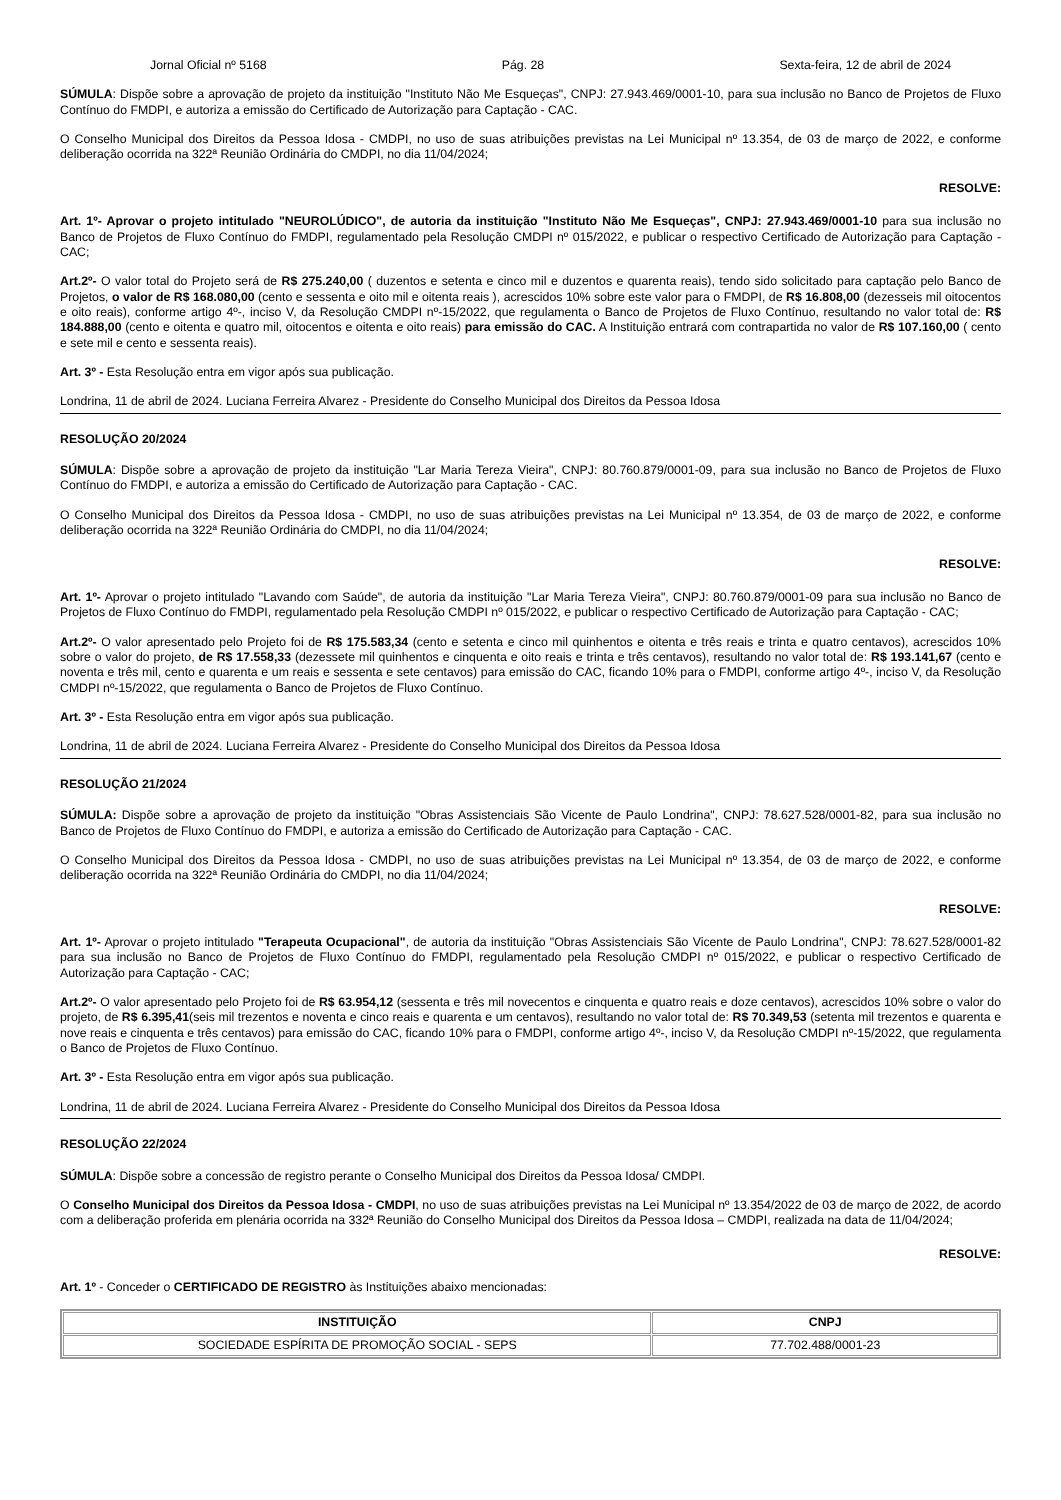Jornal Oficial nº 5168 Pág. 28 Sexta-feira, 12 de abril de 2024
SÚMULA: Dispõe sobre a aprovação de projeto da instituição "Instituto Não Me Esqueças", CNPJ: 27.943.469/0001-10, para sua inclusão no Banco de Projetos de Fluxo Contínuo do FMDPI, e autoriza a emissão do Certificado de Autorização para Captação - CAC.
O Conselho Municipal dos Direitos da Pessoa Idosa - CMDPI, no uso de suas atribuições previstas na Lei Municipal nº 13.354, de 03 de março de 2022, e conforme deliberação ocorrida na 322ª Reunião Ordinária do CMDPI, no dia 11/04/2024;
RESOLVE:
Art. 1º- Aprovar o projeto intitulado "NEUROLÚDICO", de autoria da instituição "Instituto Não Me Esqueças", CNPJ: 27.943.469/0001-10 para sua inclusão no Banco de Projetos de Fluxo Contínuo do FMDPI, regulamentado pela Resolução CMDPI nº 015/2022, e publicar o respectivo Certificado de Autorização para Captação - CAC;
Art.2º- O valor total do Projeto será de R$ 275.240,00 ( duzentos e setenta e cinco mil e duzentos e quarenta reais), tendo sido solicitado para captação pelo Banco de Projetos, o valor de R$ 168.080,00 (cento e sessenta e oito mil e oitenta reais ), acrescidos 10% sobre este valor para o FMDPI, de R$ 16.808,00 (dezesseis mil oitocentos e oito reais), conforme artigo 4º-, inciso V, da Resolução CMDPI nº-15/2022, que regulamenta o Banco de Projetos de Fluxo Contínuo, resultando no valor total de: R$ 184.888,00 (cento e oitenta e quatro mil, oitocentos e oitenta e oito reais) para emissão do CAC. A Instituição entrará com contrapartida no valor de R$ 107.160,00 ( cento e sete mil e cento e sessenta reais).
Art. 3º - Esta Resolução entra em vigor após sua publicação.
Londrina, 11 de abril de 2024. Luciana Ferreira Alvarez - Presidente do Conselho Municipal dos Direitos da Pessoa Idosa
RESOLUÇÃO 20/2024
SÚMULA: Dispõe sobre a aprovação de projeto da instituição "Lar Maria Tereza Vieira", CNPJ: 80.760.879/0001-09, para sua inclusão no Banco de Projetos de Fluxo Contínuo do FMDPI, e autoriza a emissão do Certificado de Autorização para Captação - CAC.
O Conselho Municipal dos Direitos da Pessoa Idosa - CMDPI, no uso de suas atribuições previstas na Lei Municipal nº 13.354, de 03 de março de 2022, e conforme deliberação ocorrida na 322ª Reunião Ordinária do CMDPI, no dia 11/04/2024;
RESOLVE:
Art. 1º- Aprovar o projeto intitulado "Lavando com Saúde", de autoria da instituição "Lar Maria Tereza Vieira", CNPJ: 80.760.879/0001-09 para sua inclusão no Banco de Projetos de Fluxo Contínuo do FMDPI, regulamentado pela Resolução CMDPI nº 015/2022, e publicar o respectivo Certificado de Autorização para Captação - CAC;
Art.2º- O valor apresentado pelo Projeto foi de R$ 175.583,34 (cento e setenta e cinco mil quinhentos e oitenta e três reais e trinta e quatro centavos), acrescidos 10% sobre o valor do projeto, de R$ 17.558,33 (dezessete mil quinhentos e cinquenta e oito reais e trinta e três centavos), resultando no valor total de: R$ 193.141,67 (cento e noventa e três mil, cento e quarenta e um reais e sessenta e sete centavos) para emissão do CAC, ficando 10% para o FMDPI, conforme artigo 4º-, inciso V, da Resolução CMDPI nº-15/2022, que regulamenta o Banco de Projetos de Fluxo Contínuo.
Art. 3º - Esta Resolução entra em vigor após sua publicação.
Londrina, 11 de abril de 2024. Luciana Ferreira Alvarez - Presidente do Conselho Municipal dos Direitos da Pessoa Idosa
RESOLUÇÃO 21/2024
SÚMULA: Dispõe sobre a aprovação de projeto da instituição "Obras Assistenciais São Vicente de Paulo Londrina", CNPJ: 78.627.528/0001-82, para sua inclusão no Banco de Projetos de Fluxo Contínuo do FMDPI, e autoriza a emissão do Certificado de Autorização para Captação - CAC.
O Conselho Municipal dos Direitos da Pessoa Idosa - CMDPI, no uso de suas atribuições previstas na Lei Municipal nº 13.354, de 03 de março de 2022, e conforme deliberação ocorrida na 322ª Reunião Ordinária do CMDPI, no dia 11/04/2024;
RESOLVE:
Art. 1º- Aprovar o projeto intitulado "Terapeuta Ocupacional", de autoria da instituição "Obras Assistenciais São Vicente de Paulo Londrina", CNPJ: 78.627.528/0001-82 para sua inclusão no Banco de Projetos de Fluxo Contínuo do FMDPI, regulamentado pela Resolução CMDPI nº 015/2022, e publicar o respectivo Certificado de Autorização para Captação - CAC;
Art.2º- O valor apresentado pelo Projeto foi de R$ 63.954,12 (sessenta e três mil novecentos e cinquenta e quatro reais e doze centavos), acrescidos 10% sobre o valor do projeto, de R$ 6.395,41(seis mil trezentos e noventa e cinco reais e quarenta e um centavos), resultando no valor total de: R$ 70.349,53 (setenta mil trezentos e quarenta e nove reais e cinquenta e três centavos) para emissão do CAC, ficando 10% para o FMDPI, conforme artigo 4º-, inciso V, da Resolução CMDPI nº-15/2022, que regulamenta o Banco de Projetos de Fluxo Contínuo.
Art. 3º - Esta Resolução entra em vigor após sua publicação.
Londrina, 11 de abril de 2024. Luciana Ferreira Alvarez - Presidente do Conselho Municipal dos Direitos da Pessoa Idosa
RESOLUÇÃO 22/2024
SÚMULA: Dispõe sobre a concessão de registro perante o Conselho Municipal dos Direitos da Pessoa Idosa/ CMDPI.
O Conselho Municipal dos Direitos da Pessoa Idosa - CMDPI, no uso de suas atribuições previstas na Lei Municipal nº 13.354/2022 de 03 de março de 2022, de acordo com a deliberação proferida em plenária ocorrida na 332ª Reunião do Conselho Municipal dos Direitos da Pessoa Idosa – CMDPI, realizada na data de 11/04/2024;
RESOLVE:
Art. 1º - Conceder o CERTIFICADO DE REGISTRO às Instituições abaixo mencionadas:
| INSTITUIÇÃO | CNPJ |
| --- | --- |
| SOCIEDADE ESPÍRITA DE PROMOÇÃO SOCIAL - SEPS | 77.702.488/0001-23 |